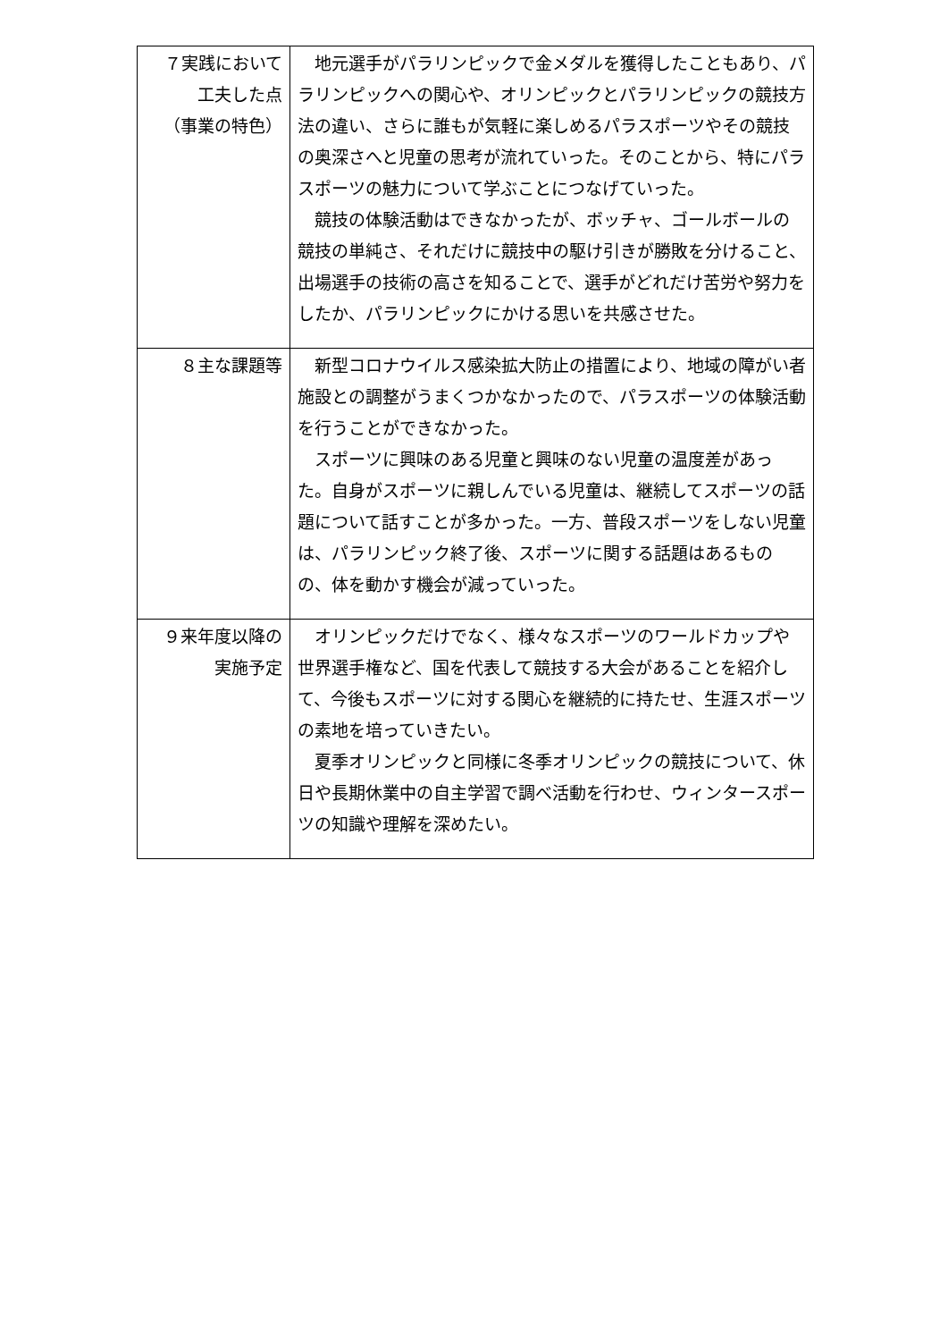| ７実践において 工夫した点 （事業の特色） | 地元選手がパラリンピックで金メダルを獲得したこともあり、パラリンピックへの関心や、オリンピックとパラリンピックの競技方法の違い、さらに誰もが気軽に楽しめるパラスポーツやその競技の奥深さへと児童の思考が流れていった。そのことから、特にパラスポーツの魅力について学ぶことにつなげていった。 競技の体験活動はできなかったが、ボッチャ、ゴールボールの競技の単純さ、それだけに競技中の駆け引きが勝敗を分けること、出場選手の技術の高さを知ることで、選手がどれだけ苦労や努力をしたか、パラリンピックにかける思いを共感させた。 |
| ８主な課題等 | 新型コロナウイルス感染拡大防止の措置により、地域の障がい者施設との調整がうまくつかなかったので、パラスポーツの体験活動を行うことができなかった。 スポーツに興味のある児童と興味のない児童の温度差があった。自身がスポーツに親しんでいる児童は、継続してスポーツの話題について話すことが多かった。一方、普段スポーツをしない児童は、パラリンピック終了後、スポーツに関する話題はあるものの、体を動かす機会が減っていった。 |
| ９来年度以降の 実施予定 | オリンピックだけでなく、様々なスポーツのワールドカップや世界選手権など、国を代表して競技する大会があることを紹介して、今後もスポーツに対する関心を継続的に持たせ、生涯スポーツの素地を培っていきたい。 夏季オリンピックと同様に冬季オリンピックの競技について、休日や長期休業中の自主学習で調べ活動を行わせ、ウィンタースポーツの知識や理解を深めたい。 |